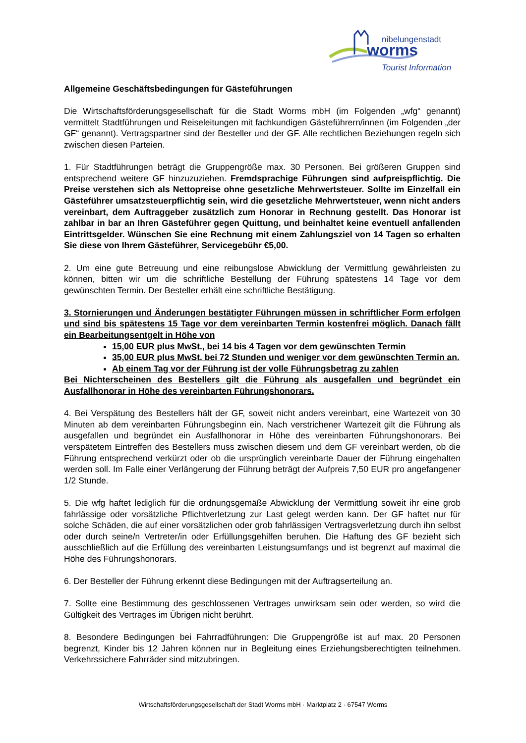nibelungenstadt
worms
Tourist Information
Allgemeine Geschäftsbedingungen für Gästeführungen
Die Wirtschaftsförderungsgesellschaft für die Stadt Worms mbH (im Folgenden „wfg“ genannt) vermittelt Stadtführungen und Reiseleitungen mit fachkundigen Gästeführern/innen (im Folgenden „der GF“ genannt). Vertragspartner sind der Besteller und der GF. Alle rechtlichen Beziehungen regeln sich zwischen diesen Parteien.
1. Für Stadtführungen beträgt die Gruppengröße max. 30 Personen. Bei größeren Gruppen sind entsprechend weitere GF hinzuzuziehen. Fremdsprachige Führungen sind aufpreispflichtig. Die Preise verstehen sich als Nettopreise ohne gesetzliche Mehrwertsteuer. Sollte im Einzelfall ein Gästeführer umsatzsteuerpflichtig sein, wird die gesetzliche Mehrwertsteuer, wenn nicht anders vereinbart, dem Auftraggeber zusätzlich zum Honorar in Rechnung gestellt. Das Honorar ist zahlbar in bar an Ihren Gästeführer gegen Quittung, und beinhaltet keine eventuell anfallenden Eintrittsgelder. Wünschen Sie eine Rechnung mit einem Zahlungsziel von 14 Tagen so erhalten Sie diese von Ihrem Gästeführer, Servicegebühr €5,00.
2. Um eine gute Betreuung und eine reibungslose Abwicklung der Vermittlung gewährleisten zu können, bitten wir um die schriftliche Bestellung der Führung spätestens 14 Tage vor dem gewünschten Termin. Der Besteller erhält eine schriftliche Bestätigung.
3. Stornierungen und Änderungen bestätigter Führungen müssen in schriftlicher Form erfolgen und sind bis spätestens 15 Tage vor dem vereinbarten Termin kostenfrei möglich. Danach fällt ein Bearbeitungsentgelt in Höhe von
15,00 EUR plus MwSt., bei 14 bis 4 Tagen vor dem gewünschten Termin
35,00 EUR plus MwSt. bei 72 Stunden und weniger vor dem gewünschten Termin an.
Ab einem Tag vor der Führung ist der volle Führungsbetrag zu zahlen
Bei Nichterscheinen des Bestellers gilt die Führung als ausgefallen und begründet ein Ausfallhonorar in Höhe des vereinbarten Führungshonorars.
4. Bei Verspätung des Bestellers hält der GF, soweit nicht anders vereinbart, eine Wartezeit von 30 Minuten ab dem vereinbarten Führungsbeginn ein. Nach verstrichener Wartezeit gilt die Führung als ausgefallen und begründet ein Ausfallhonorar in Höhe des vereinbarten Führungshonorars. Bei verspätetem Eintreffen des Bestellers muss zwischen diesem und dem GF vereinbart werden, ob die Führung entsprechend verkürzt oder ob die ursprünglich vereinbarte Dauer der Führung eingehalten werden soll. Im Falle einer Verlängerung der Führung beträgt der Aufpreis 7,50 EUR pro angefangener 1/2 Stunde.
5. Die wfg haftet lediglich für die ordnungsgemäße Abwicklung der Vermittlung soweit ihr eine grob fahrlässige oder vorsätzliche Pflichtverletzung zur Last gelegt werden kann. Der GF haftet nur für solche Schäden, die auf einer vorsätzlichen oder grob fahrlässigen Vertragsverletzung durch ihn selbst oder durch seine/n Vertreter/in oder Erfüllungsgehilfen beruhen. Die Haftung des GF bezieht sich ausschließlich auf die Erfüllung des vereinbarten Leistungsumfangs und ist begrenzt auf maximal die Höhe des Führungshonorars.
6. Der Besteller der Führung erkennt diese Bedingungen mit der Auftragserteilung an.
7. Sollte eine Bestimmung des geschlossenen Vertrages unwirksam sein oder werden, so wird die Gültigkeit des Vertrages im Übrigen nicht berührt.
8. Besondere Bedingungen bei Fahrradführungen: Die Gruppengröße ist auf max. 20 Personen begrenzt, Kinder bis 12 Jahren können nur in Begleitung eines Erziehungsberechtigten teilnehmen. Verkehrssichere Fahrräder sind mitzubringen.
Wirtschaftsförderungsgesellschaft der Stadt Worms mbH · Marktplatz 2 · 67547 Worms